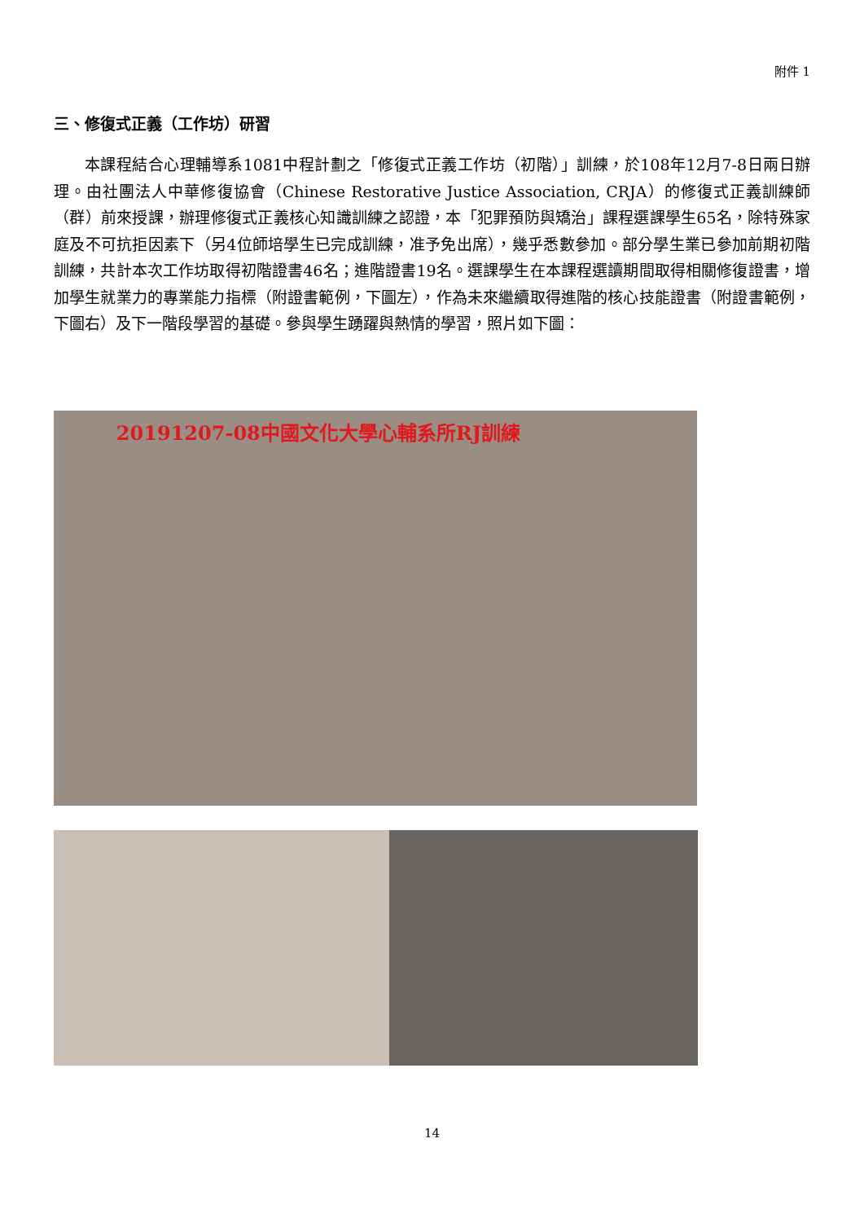附件 1
三、修復式正義（工作坊）研習
本課程結合心理輔導系1081中程計劃之「修復式正義工作坊（初階）」訓練，於108年12月7-8日兩日辦理。由社團法人中華修復協會（Chinese Restorative Justice Association, CRJA）的修復式正義訓練師（群）前來授課，辦理修復式正義核心知識訓練之認證，本「犯罪預防與矯治」課程選課學生65名，除特殊家庭及不可抗拒因素下（另4位師培學生已完成訓練，准予免出席），幾乎悉數參加。部分學生業已參加前期初階訓練，共計本次工作坊取得初階證書46名；進階證書19名。選課學生在本課程選讀期間取得相關修復證書，增加學生就業力的專業能力指標（附證書範例，下圖左），作為未來繼續取得進階的核心技能證書（附證書範例，下圖右）及下一階段學習的基礎。參與學生踴躍與熱情的學習，照片如下圖：
20191207-08中國文化大學心輔系所RJ訓練
14